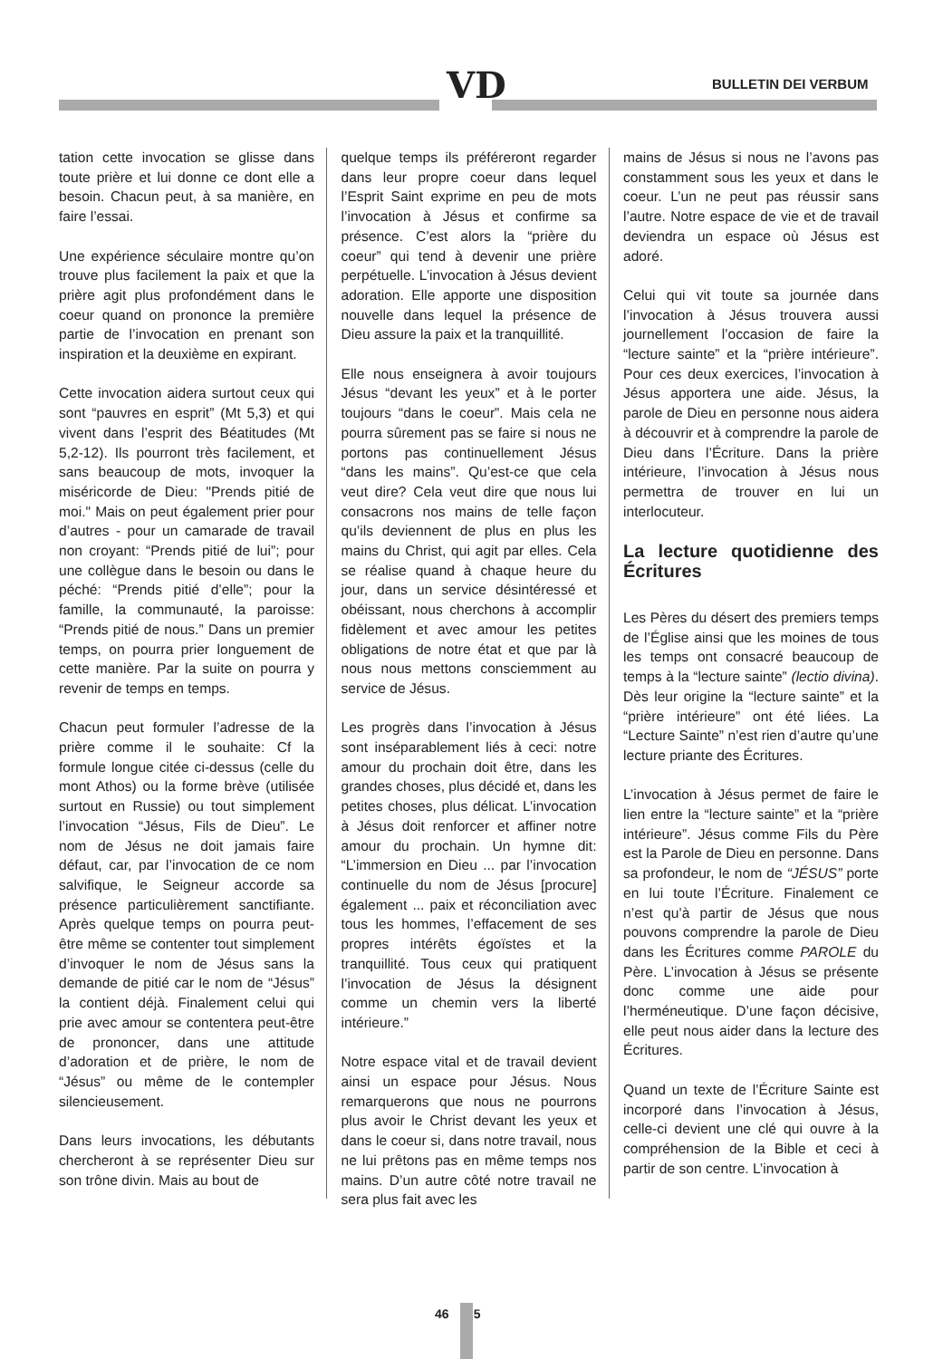VD BULLETIN DEI VERBUM
tation cette invocation se glisse dans toute prière et lui donne ce dont elle a besoin. Chacun peut, à sa manière, en faire l’essai.
Une expérience séculaire montre qu’on trouve plus facilement la paix et que la prière agit plus profondément dans le coeur quand on prononce la première partie de l’invocation en prenant son inspiration et la deuxième en expirant.
Cette invocation aidera surtout ceux qui sont “pauvres en esprit” (Mt 5,3) et qui vivent dans l’esprit des Béatitudes (Mt 5,2-12). Ils pourront très facilement, et sans beaucoup de mots, invoquer la miséricorde de Dieu: "Prends pitié de moi." Mais on peut également prier pour d’autres - pour un camarade de travail non croyant: “Prends pitié de lui”; pour une collègue dans le besoin ou dans le péché: “Prends pitié d’elle”; pour la famille, la communauté, la paroisse: “Prends pitié de nous.” Dans un premier temps, on pourra prier longuement de cette manière. Par la suite on pourra y revenir de temps en temps.
Chacun peut formuler l’adresse de la prière comme il le souhaite: Cf la formule longue citée ci-dessus (celle du mont Athos) ou la forme brève (utilisée surtout en Russie) ou tout simplement l’invocation “Jésus, Fils de Dieu”. Le nom de Jésus ne doit jamais faire défaut, car, par l’invocation de ce nom salvifique, le Seigneur accorde sa présence particulièrement sanctifiante. Après quelque temps on pourra peut-être même se contenter tout simplement d’invoquer le nom de Jésus sans la demande de pitié car le nom de “Jésus” la contient déjà. Finalement celui qui prie avec amour se contentera peut-être de prononcer, dans une attitude d’adoration et de prière, le nom de “Jésus” ou même de le contempler silencieusement.
Dans leurs invocations, les débutants chercheront à se représenter Dieu sur son trône divin. Mais au bout de
quelque temps ils préféreront regarder dans leur propre coeur dans lequel l’Esprit Saint exprime en peu de mots l’invocation à Jésus et confirme sa présence. C’est alors la “prière du coeur” qui tend à devenir une prière perpétuelle. L’invocation à Jésus devient adoration. Elle apporte une disposition nouvelle dans lequel la présence de Dieu assure la paix et la tranquillité.
Elle nous enseignera à avoir toujours Jésus “devant les yeux” et à le porter toujours “dans le coeur”. Mais cela ne pourra sûrement pas se faire si nous ne portons pas continuellement Jésus “dans les mains”. Qu’est-ce que cela veut dire? Cela veut dire que nous lui consacrons nos mains de telle façon qu’ils deviennent de plus en plus les mains du Christ, qui agit par elles. Cela se réalise quand à chaque heure du jour, dans un service désintéressé et obéissant, nous cherchons à accomplir fidèlement et avec amour les petites obligations de notre état et que par là nous nous mettons consciemment au service de Jésus.
Les progrès dans l’invocation à Jésus sont inséparablement liés à ceci: notre amour du prochain doit être, dans les grandes choses, plus décidé et, dans les petites choses, plus délicat. L’invocation à Jésus doit renforcer et affiner notre amour du prochain. Un hymne dit: “L’immersion en Dieu ... par l’invocation continuelle du nom de Jésus [procure] également ... paix et réconciliation avec tous les hommes, l’effacement de ses propres intérêts égoïstes et la tranquillité. Tous ceux qui pratiquent l’invocation de Jésus la désignent comme un chemin vers la liberté intérieure.”
Notre espace vital et de travail devient ainsi un espace pour Jésus. Nous remarquerons que nous ne pourrons plus avoir le Christ devant les yeux et dans le coeur si, dans notre travail, nous ne lui prêtons pas en même temps nos mains. D’un autre côté notre travail ne sera plus fait avec les
mains de Jésus si nous ne l’avons pas constamment sous les yeux et dans le coeur. L’un ne peut pas réussir sans l’autre. Notre espace de vie et de travail deviendra un espace où Jésus est adoré.
Celui qui vit toute sa journée dans l’invocation à Jésus trouvera aussi journellement l’occasion de faire la “lecture sainte” et la “prière intérieure”. Pour ces deux exercices, l’invocation à Jésus apportera une aide. Jésus, la parole de Dieu en personne nous aidera à découvrir et à comprendre la parole de Dieu dans l’Écriture. Dans la prière intérieure, l’invocation à Jésus nous permettra de trouver en lui un interlocuteur.
La lecture quotidienne des Écritures
Les Pères du désert des premiers temps de l’Église ainsi que les moines de tous les temps ont consacré beaucoup de temps à la “lecture sainte” (lectio divina). Dès leur origine la “lecture sainte” et la “prière intérieure” ont été liées. La “Lecture Sainte” n’est rien d’autre qu’une lecture priante des Écritures.
L’invocation à Jésus permet de faire le lien entre la “lecture sainte” et la “prière intérieure”. Jésus comme Fils du Père est la Parole de Dieu en personne. Dans sa profondeur, le nom de “JÉSUS” porte en lui toute l’Écriture. Finalement ce n’est qu’à partir de Jésus que nous pouvons comprendre la parole de Dieu dans les Écritures comme PAROLE du Père. L’invocation à Jésus se présente donc comme une aide pour l’herméneutique. D’une façon décisive, elle peut nous aider dans la lecture des Écritures.
Quand un texte de l’Écriture Sainte est incorporé dans l’invocation à Jésus, celle-ci devient une clé qui ouvre à la compréhension de la Bible et ceci à partir de son centre. L’invocation à
46 5